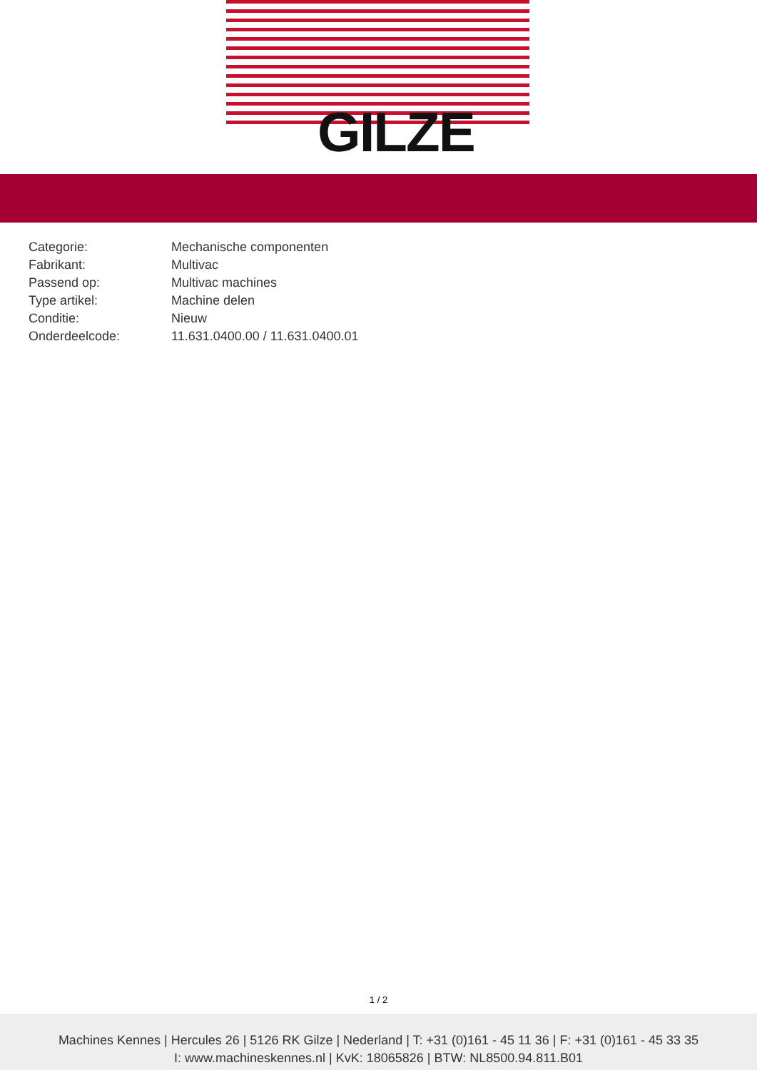GILZE
| Categorie: | Mechanische componenten |
| Fabrikant: | Multivac |
| Passend op: | Multivac machines |
| Type artikel: | Machine delen |
| Conditie: | Nieuw |
| Onderdeelcode: | 11.631.0400.00 / 11.631.0400.01 |
1 / 2
Machines Kennes | Hercules 26 | 5126 RK Gilze | Nederland | T: +31 (0)161 - 45 11 36 | F: +31 (0)161 - 45 33 35
I: www.machineskennes.nl | KvK: 18065826 | BTW: NL8500.94.811.B01